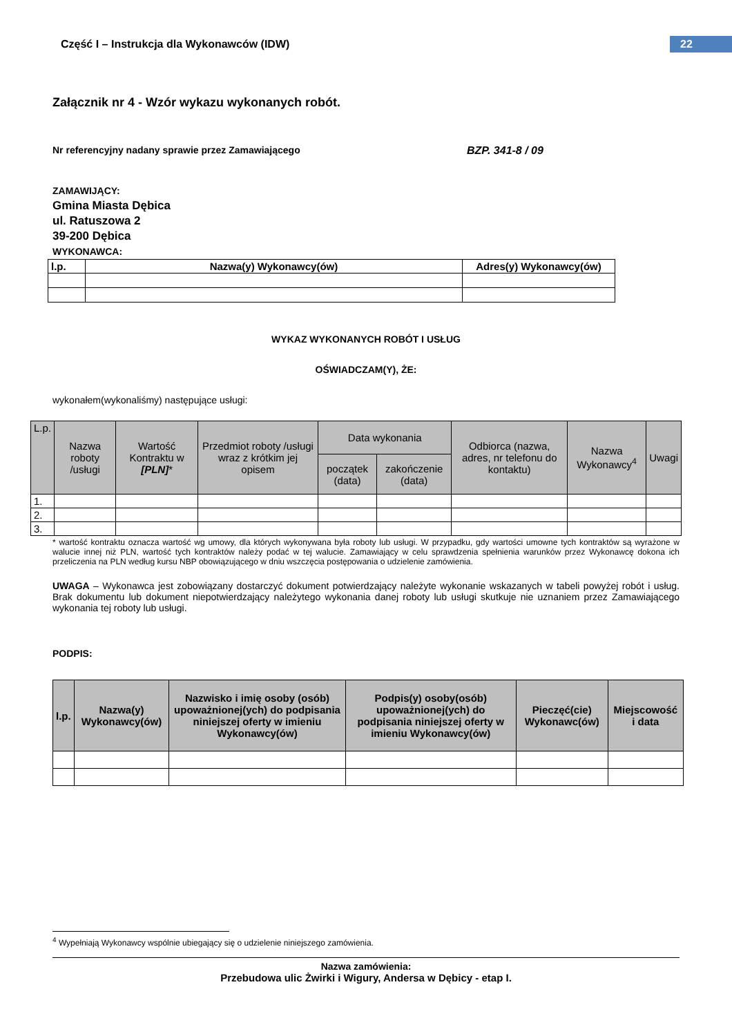Część I – Instrukcja dla Wykonawców (IDW)
22
Załącznik nr 4 - Wzór wykazu wykonanych robót.
Nr referencyjny nadany sprawie przez Zamawiającego BZP. 341-8 / 09
ZAMAWIJĄCY:
Gmina Miasta Dębica
ul. Ratuszowa 2
39-200 Dębica
WYKONAWCA:
| l.p. | Nazwa(y) Wykonawcy(ów) | Adres(y) Wykonawcy(ów) |
| --- | --- | --- |
WYKAZ WYKONANYCH ROBÓT I USŁUG
OŚWIADCZAM(Y), ŻE:
wykonałem(wykonaliśmy) następujące usługi:
| L.p. | Nazwa roboty /usługi | Wartość Kontraktu w [PLN] * | Przedmiot roboty /usługi wraz z krótkim jej opisem | Data wykonania | | Odbiorca (nazwa, adres, nr telefonu do kontaktu) | Nazwa Wykonawcy<sup>4</sup> | Uwagi |
| --- | --- | --- | --- | --- | --- | --- | --- | --- |
| | | | | początek (data) | zakończenie (data) | | | |
| 1. | | | | | | | | |
| 2. | | | | | | | | |
| 3. | | | | | | | | |
* wartość kontraktu oznacza wartość wg umowy, dla których wykonywana była roboty lub usługi. W przypadku, gdy wartości umowne tych kontraktów są wyrażone w walucie innej niż PLN, wartość tych kontraktów należy podać w tej walucie. Zamawiający w celu sprawdzenia spełnienia warunków przez Wykonawcę dokona ich przeliczenia na PLN według kursu NBP obowiązującego w dniu wszczęcia postępowania o udzielenie zamówienia.
UWAGA – Wykonawca jest zobowiązany dostarczyć dokument potwierdzający należyte wykonanie wskazanych w tabeli powyżej robót i usług. Brak dokumentu lub dokument niepotwierdzający należytego wykonania danej roboty lub usługi skutkuje nie uznaniem przez Zamawiającego wykonania tej roboty lub usługi.
PODPIS:
| l.p. | Nazwa(y) Wykonawcy(ów) | Nazwisko i imię osoby (osób) upoważnionej(ych) do podpisania niniejszej oferty w imieniu Wykonawcy(ów) | Podpis(y) osoby(osób) upoważnionej(ych) do podpisania niniejszej oferty w imieniu Wykonawcy(ów) | Pieczęć(cie) Wykonawc(ów) | Miejscowość i data |
| --- | --- | --- | --- | --- | --- |
<sup>4</sup> Wypełniają Wykonawcy wspólnie ubiegający się o udzielenie niniejszego zamówienia.
Nazwa zamówienia:
Przebudowa ulic Żwirki i Wigury, Andersa w Dębicy - etap I.